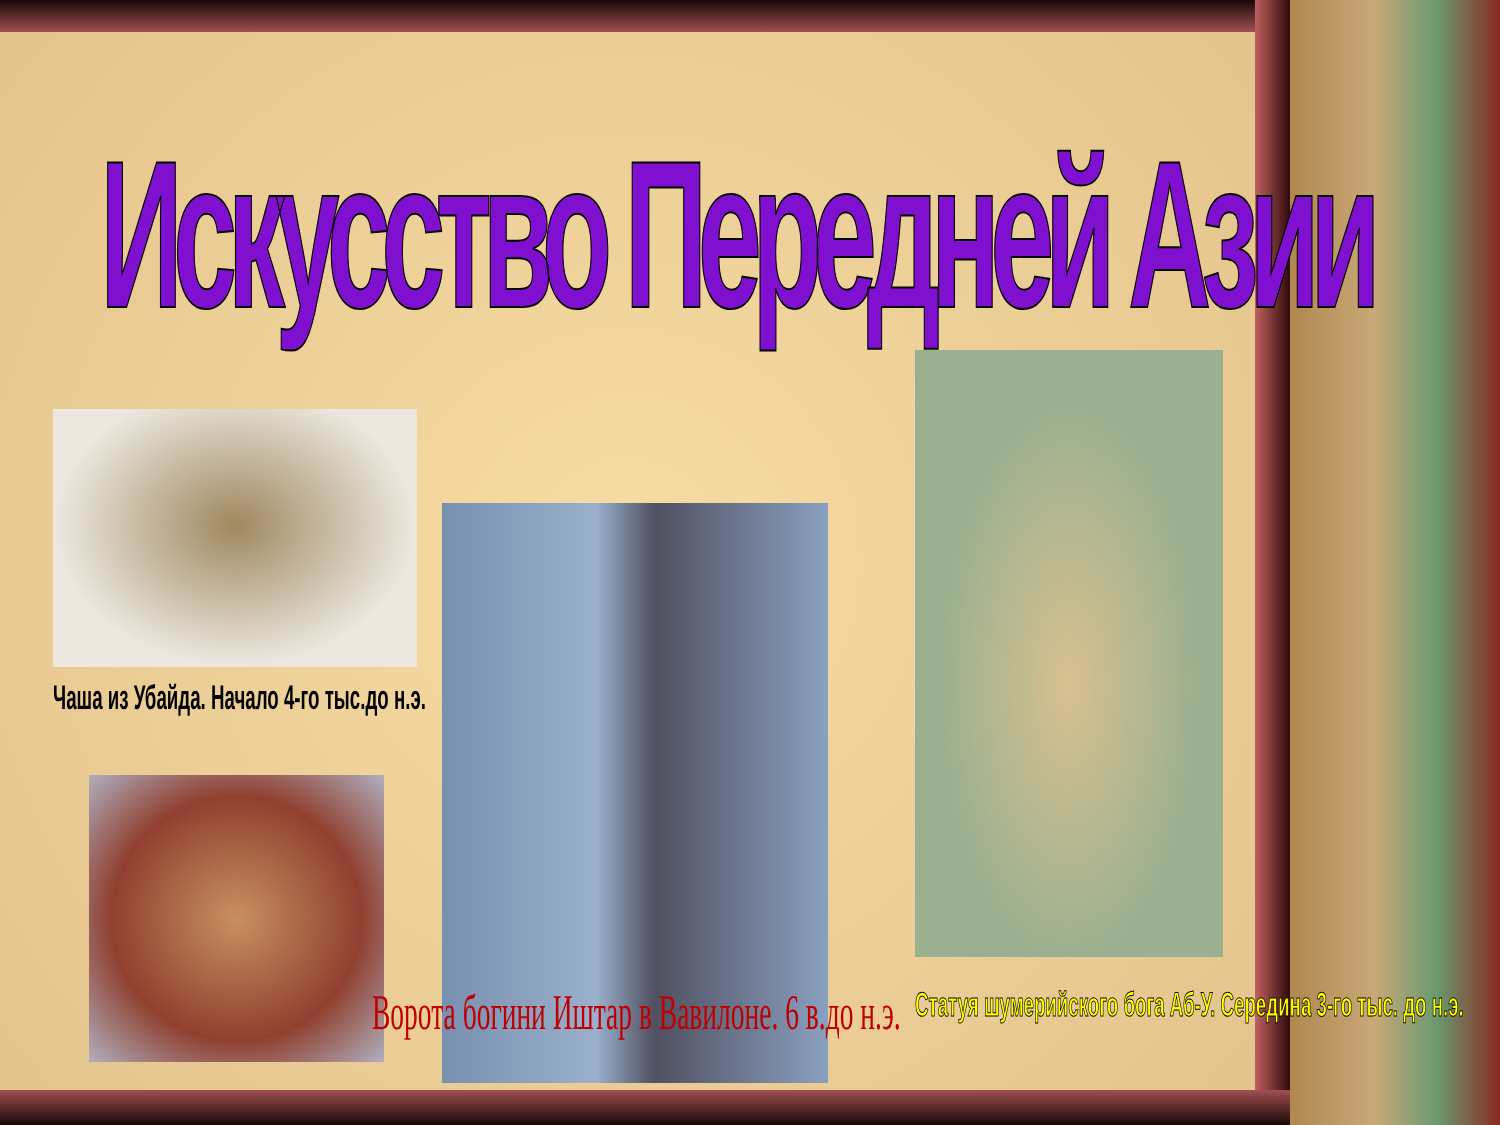Искусство Передней Азии
Чаша из Убайда. Начало 4-го тыс.до н.э.
Ворота богини Иштар в Вавилоне. 6 в.до н.э. Статуя шумерийского бога Аб-У. Середина 3-го тыс. до н.э.